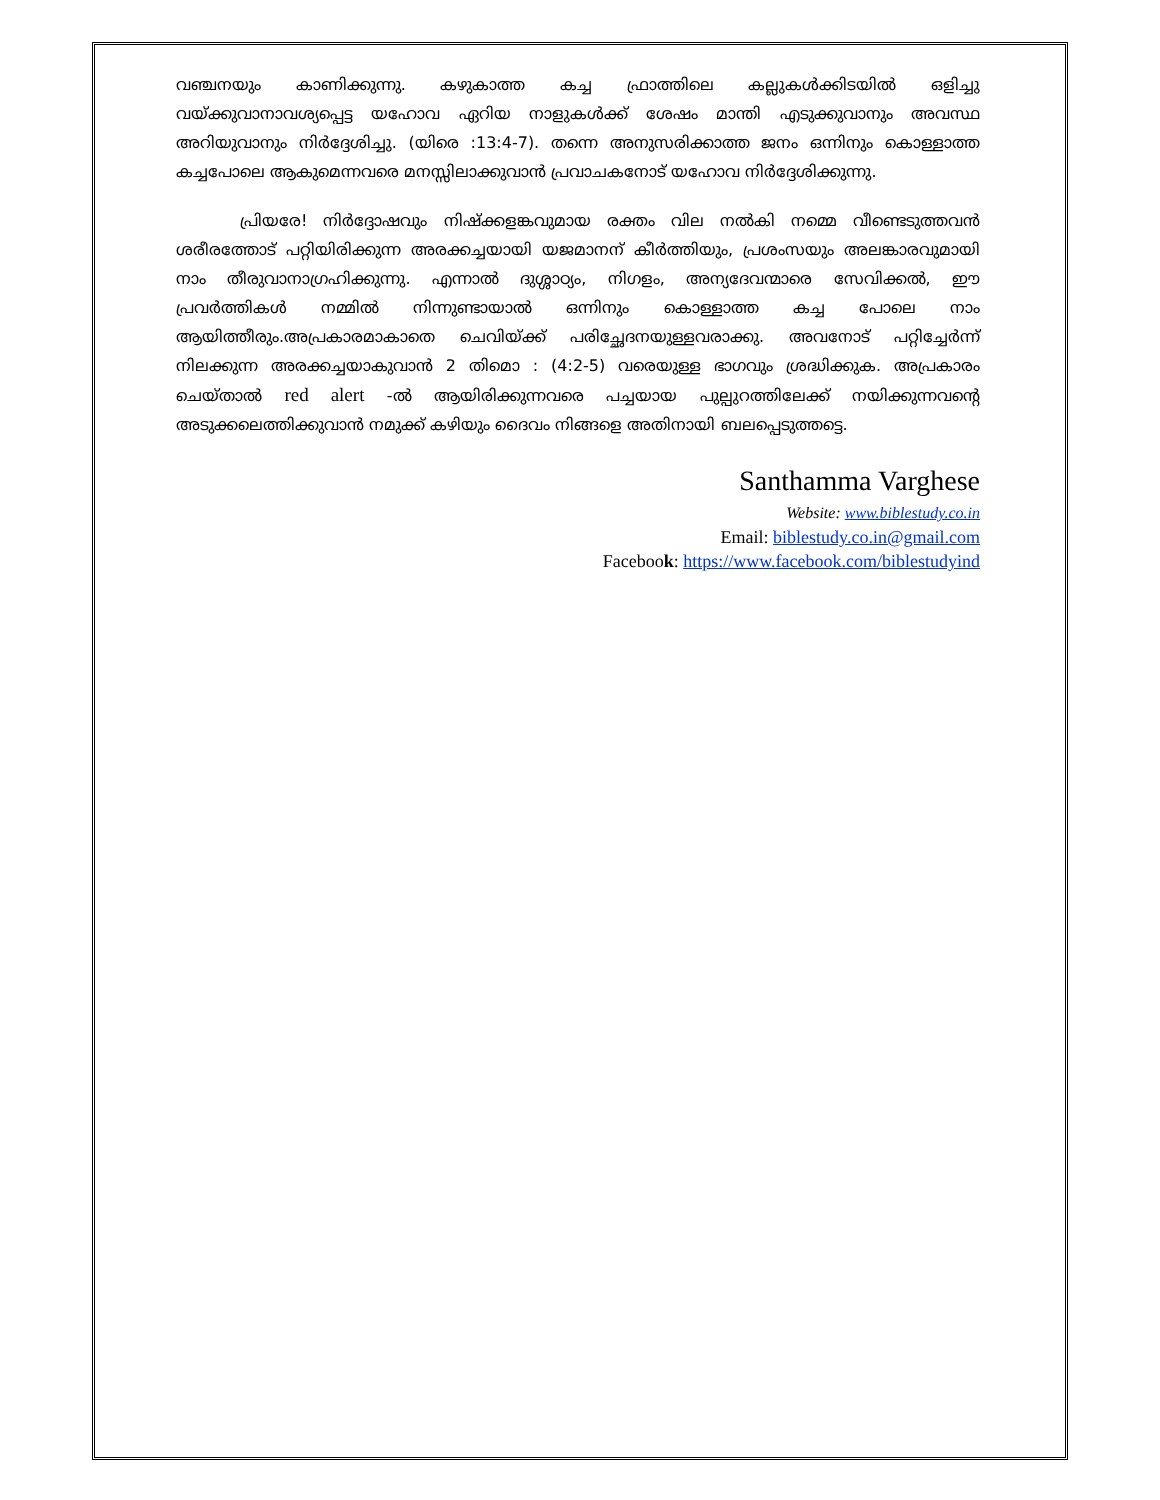വഞ്ചനയും കാണിക്കുന്നു. കഴുകാത്ത കച്ച ഫ്രാത്തിലെ കല്ലുകൾക്കിടയിൽ ഒളിച്ചു വയ്ക്കുവാനാവശ്യപ്പെട്ട യഹോവ ഏറിയ നാളുകൾക്ക് ശേഷം മാന്തി എടുക്കുവാനും അവസ്ഥ അറിയുവാനും നിർദ്ദേശിച്ചു. (യിരെ :13:4-7). തന്നെ അനുസരിക്കാത്ത ജനം ഒന്നിനും കൊള്ളാത്ത കച്ചപോലെ ആകുമെന്നവരെ മനസ്സിലാക്കുവാൻ പ്രവാചകനോട് യഹോവ നിർദ്ദേശിക്കുന്നു.
പ്രിയരേ! നിർദ്ദോഷവും നിഷ്ക്കളങ്കവുമായ രക്തം വില നൽകി നമ്മെ വീണ്ടെടുത്തവൻ ശരീരത്തോട് പറ്റിയിരിക്കുന്ന അരക്കച്ചയായി യജമാനന് കീർത്തിയും, പ്രശംസയും അലങ്കാരവുമായി നാം തീരുവാനാഗ്രഹിക്കുന്നു. എന്നാൽ ദുശ്ശാഠ്യം, നിഗളം, അന്യദേവന്മാരെ സേവിക്കൽ, ഈ പ്രവർത്തികൾ നമ്മിൽ നിന്നുണ്ടായാൽ ഒന്നിനും കൊള്ളാത്ത കച്ച പോലെ നാം ആയിത്തീരും.അപ്രകാരമാകാതെ ചെവിയ്ക്ക് പരിച്ഛേദനയുള്ളവരാക്കു. അവനോട് പറ്റിച്ചേർന്ന് നിലക്കുന്ന അരക്കച്ചയാകുവാൻ 2 തിമൊ : (4:2-5) വരെയുള്ള ഭാഗവും ശ്രദ്ധിക്കുക. അപ്രകാരം ചെയ്താൽ red alert -ൽ ആയിരിക്കുന്നവരെ പച്ചയായ പുല്പുറത്തിലേക്ക് നയിക്കുന്നവന്റെ അടുക്കലെത്തിക്കുവാൻ നമുക്ക് കഴിയും ദൈവം നിങ്ങളെ അതിനായി ബലപ്പെടുത്തട്ടെ.
Santhamma Varghese
Website: www.biblestudy.co.in
Email: biblestudy.co.in@gmail.com
Facebook: https://www.facebook.com/biblestudyind